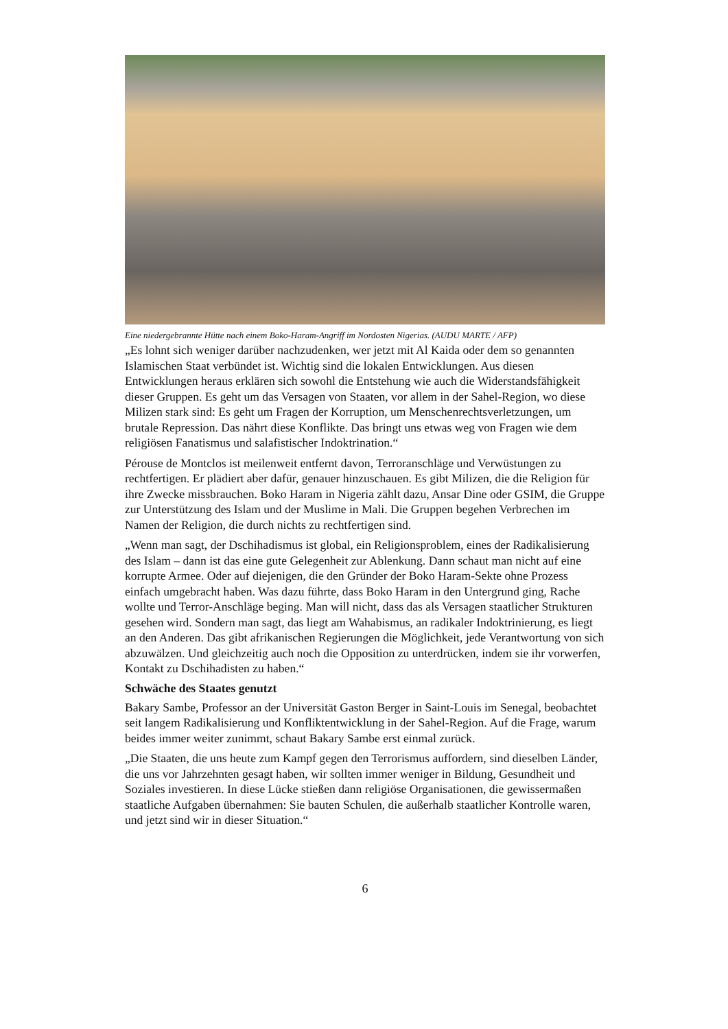Eine niedergebrannte Hütte nach einem Boko-Haram-Angriff im Nordosten Nigerias. (AUDU MARTE / AFP)
„Es lohnt sich weniger darüber nachzudenken, wer jetzt mit Al Kaida oder dem so genannten Islamischen Staat verbündet ist. Wichtig sind die lokalen Entwicklungen. Aus diesen Entwicklungen heraus erklären sich sowohl die Entstehung wie auch die Widerstandsfähigkeit dieser Gruppen. Es geht um das Versagen von Staaten, vor allem in der Sahel-Region, wo diese Milizen stark sind: Es geht um Fragen der Korruption, um Menschenrechtsverletzungen, um brutale Repression. Das nährt diese Konflikte. Das bringt uns etwas weg von Fragen wie dem religiösen Fanatismus und salafistischer Indoktrination.“
Pérouse de Montclos ist meilenweit entfernt davon, Terroranschläge und Verwüstungen zu rechtfertigen. Er plädiert aber dafür, genauer hinzuschauen. Es gibt Milizen, die die Religion für ihre Zwecke missbrauchen. Boko Haram in Nigeria zählt dazu, Ansar Dine oder GSIM, die Gruppe zur Unterstützung des Islam und der Muslime in Mali. Die Gruppen begehen Verbrechen im Namen der Religion, die durch nichts zu rechtfertigen sind.
„Wenn man sagt, der Dschihadismus ist global, ein Religionsproblem, eines der Radikalisierung des Islam – dann ist das eine gute Gelegenheit zur Ablenkung. Dann schaut man nicht auf eine korrupte Armee. Oder auf diejenigen, die den Gründer der Boko Haram-Sekte ohne Prozess einfach umgebracht haben. Was dazu führte, dass Boko Haram in den Untergrund ging, Rache wollte und Terror-Anschläge beging. Man will nicht, dass das als Versagen staatlicher Strukturen gesehen wird. Sondern man sagt, das liegt am Wahabismus, an radikaler Indoktrinierung, es liegt an den Anderen. Das gibt afrikanischen Regierungen die Möglichkeit, jede Verantwortung von sich abzuwälzen. Und gleichzeitig auch noch die Opposition zu unterdrücken, indem sie ihr vorwerfen, Kontakt zu Dschihadisten zu haben.“
Schwäche des Staates genutzt
Bakary Sambe, Professor an der Universität Gaston Berger in Saint-Louis im Senegal, beobachtet seit langem Radikalisierung und Konfliktentwicklung in der Sahel-Region. Auf die Frage, warum beides immer weiter zunimmt, schaut Bakary Sambe erst einmal zurück.
„Die Staaten, die uns heute zum Kampf gegen den Terrorismus auffordern, sind dieselben Länder, die uns vor Jahrzehnten gesagt haben, wir sollten immer weniger in Bildung, Gesundheit und Soziales investieren. In diese Lücke stießen dann religiöse Organisationen, die gewissermaßen staatliche Aufgaben übernahmen: Sie bauten Schulen, die außerhalb staatlicher Kontrolle waren, und jetzt sind wir in dieser Situation.“
6